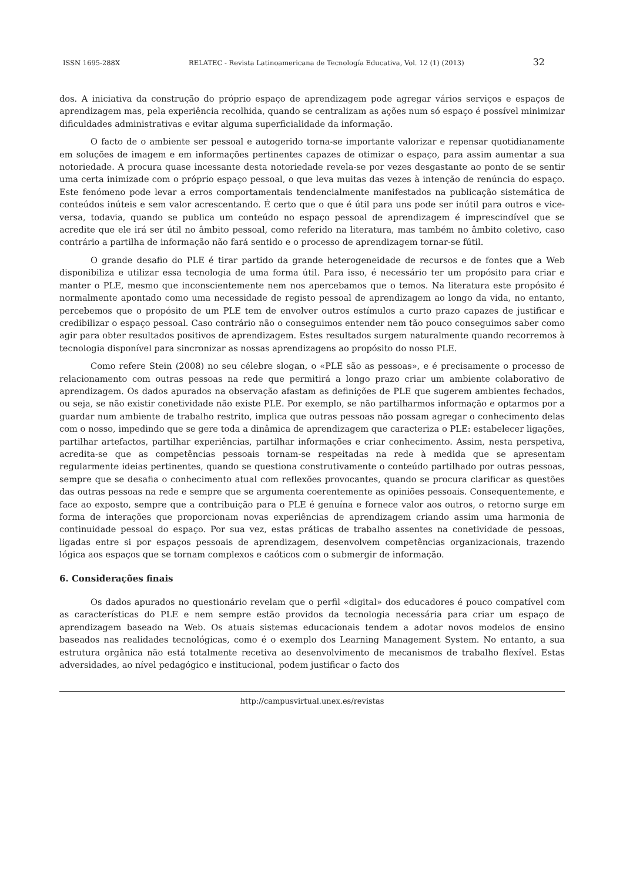ISSN 1695-288X RELATEC - Revista Latinoamericana de Tecnología Educativa, Vol. 12 (1) (2013) 32
dos. A iniciativa da construção do próprio espaço de aprendizagem pode agregar vários serviços e espaços de aprendizagem mas, pela experiência recolhida, quando se centralizam as ações num só espaço é possível minimizar dificuldades administrativas e evitar alguma superficialidade da informação.
O facto de o ambiente ser pessoal e autogerido torna-se importante valorizar e repensar quotidianamente em soluções de imagem e em informações pertinentes capazes de otimizar o espaço, para assim aumentar a sua notoriedade. A procura quase incessante desta notoriedade revela-se por vezes desgastante ao ponto de se sentir uma certa inimizade com o próprio espaço pessoal, o que leva muitas das vezes à intenção de renúncia do espaço. Este fenómeno pode levar a erros comportamentais tendencialmente manifestados na publicação sistemática de conteúdos inúteis e sem valor acrescentando. É certo que o que é útil para uns pode ser inútil para outros e vice-versa, todavia, quando se publica um conteúdo no espaço pessoal de aprendizagem é imprescindível que se acredite que ele irá ser útil no âmbito pessoal, como referido na literatura, mas também no âmbito coletivo, caso contrário a partilha de informação não fará sentido e o processo de aprendizagem tornar-se fútil.
O grande desafio do PLE é tirar partido da grande heterogeneidade de recursos e de fontes que a Web disponibiliza e utilizar essa tecnologia de uma forma útil. Para isso, é necessário ter um propósito para criar e manter o PLE, mesmo que inconscientemente nem nos apercebamos que o temos. Na literatura este propósito é normalmente apontado como uma necessidade de registo pessoal de aprendizagem ao longo da vida, no entanto, percebemos que o propósito de um PLE tem de envolver outros estímulos a curto prazo capazes de justificar e credibilizar o espaço pessoal. Caso contrário não o conseguimos entender nem tão pouco conseguimos saber como agir para obter resultados positivos de aprendizagem. Estes resultados surgem naturalmente quando recorremos à tecnologia disponível para sincronizar as nossas aprendizagens ao propósito do nosso PLE.
Como refere Stein (2008) no seu célebre slogan, o «PLE são as pessoas», e é precisamente o processo de relacionamento com outras pessoas na rede que permitirá a longo prazo criar um ambiente colaborativo de aprendizagem. Os dados apurados na observação afastam as definições de PLE que sugerem ambientes fechados, ou seja, se não existir conetividade não existe PLE. Por exemplo, se não partilharmos informação e optarmos por a guardar num ambiente de trabalho restrito, implica que outras pessoas não possam agregar o conhecimento delas com o nosso, impedindo que se gere toda a dinâmica de aprendizagem que caracteriza o PLE: estabelecer ligações, partilhar artefactos, partilhar experiências, partilhar informações e criar conhecimento. Assim, nesta perspetiva, acredita-se que as competências pessoais tornam-se respeitadas na rede à medida que se apresentam regularmente ideias pertinentes, quando se questiona construtivamente o conteúdo partilhado por outras pessoas, sempre que se desafia o conhecimento atual com reflexões provocantes, quando se procura clarificar as questões das outras pessoas na rede e sempre que se argumenta coerentemente as opiniões pessoais. Consequentemente, e face ao exposto, sempre que a contribuição para o PLE é genuína e fornece valor aos outros, o retorno surge em forma de interações que proporcionam novas experiências de aprendizagem criando assim uma harmonia de continuidade pessoal do espaço. Por sua vez, estas práticas de trabalho assentes na conetividade de pessoas, ligadas entre si por espaços pessoais de aprendizagem, desenvolvem competências organizacionais, trazendo lógica aos espaços que se tornam complexos e caóticos com o submergir de informação.
6. Considerações finais
Os dados apurados no questionário revelam que o perfil «digital» dos educadores é pouco compatível com as características do PLE e nem sempre estão providos da tecnologia necessária para criar um espaço de aprendizagem baseado na Web. Os atuais sistemas educacionais tendem a adotar novos modelos de ensino baseados nas realidades tecnológicas, como é o exemplo dos Learning Management System. No entanto, a sua estrutura orgânica não está totalmente recetiva ao desenvolvimento de mecanismos de trabalho flexível. Estas adversidades, ao nível pedagógico e institucional, podem justificar o facto dos
http://campusvirtual.unex.es/revistas